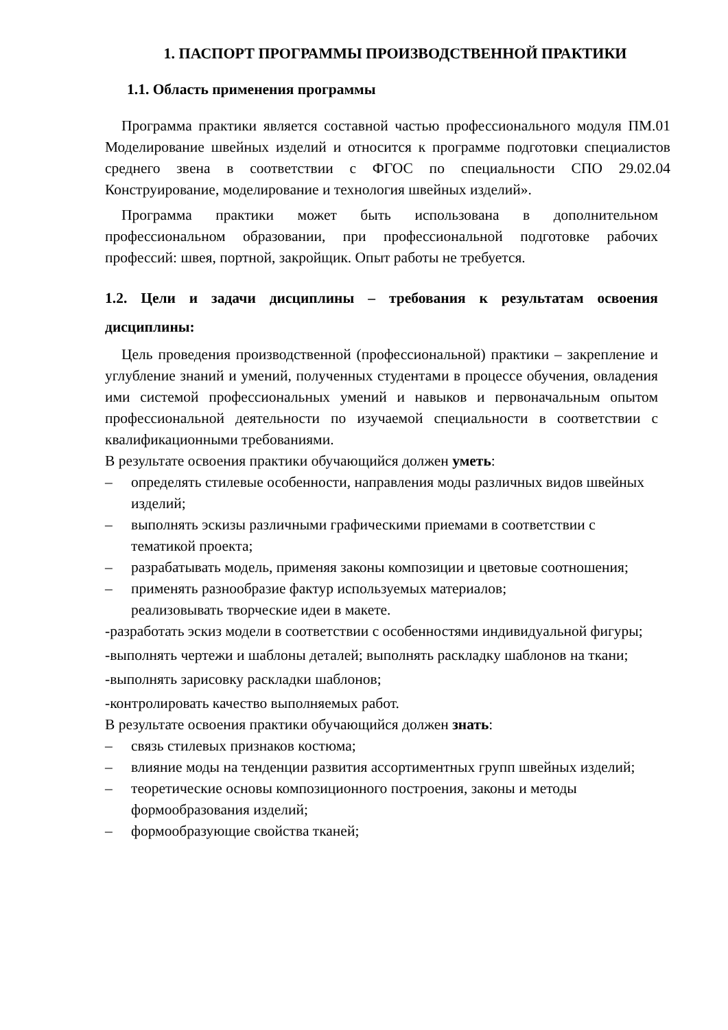1. ПАСПОРТ ПРОГРАММЫ ПРОИЗВОДСТВЕННОЙ ПРАКТИКИ
1.1. Область применения программы
Программа практики является составной частью профессионального модуля ПМ.01 Моделирование швейных изделий и относится к программе подготовки специалистов среднего звена в соответствии с ФГОС по специальности СПО 29.02.04 Конструирование, моделирование и технология швейных изделий».
Программа практики может быть использована в дополнительном профессиональном образовании, при профессиональной подготовке рабочих профессий: швея, портной, закройщик. Опыт работы не требуется.
1.2. Цели и задачи дисциплины – требования к результатам освоения дисциплины:
Цель проведения производственной (профессиональной) практики – закрепление и углубление знаний и умений, полученных студентами в процессе обучения, овладения ими системой профессиональных умений и навыков и первоначальным опытом профессиональной деятельности по изучаемой специальности в соответствии с квалификационными требованиями.
В результате освоения практики обучающийся должен уметь:
– определять стилевые особенности, направления моды различных видов швейных изделий;
– выполнять эскизы различными графическими приемами в соответствии с тематикой проекта;
– разрабатывать модель, применяя законы композиции и цветовые соотношения;
– применять разнообразие фактур используемых материалов;
реализовывать творческие идеи в макете.
-разработать эскиз модели в соответствии с особенностями индивидуальной фигуры;
-выполнять чертежи и шаблоны деталей; выполнять раскладку шаблонов на ткани;
-выполнять зарисовку раскладки шаблонов;
-контролировать качество выполняемых работ.
В результате освоения практики обучающийся должен знать:
– связь стилевых признаков костюма;
– влияние моды на тенденции развития ассортиментных групп швейных изделий;
– теоретические основы композиционного построения, законы и методы формообразования изделий;
– формообразующие свойства тканей;